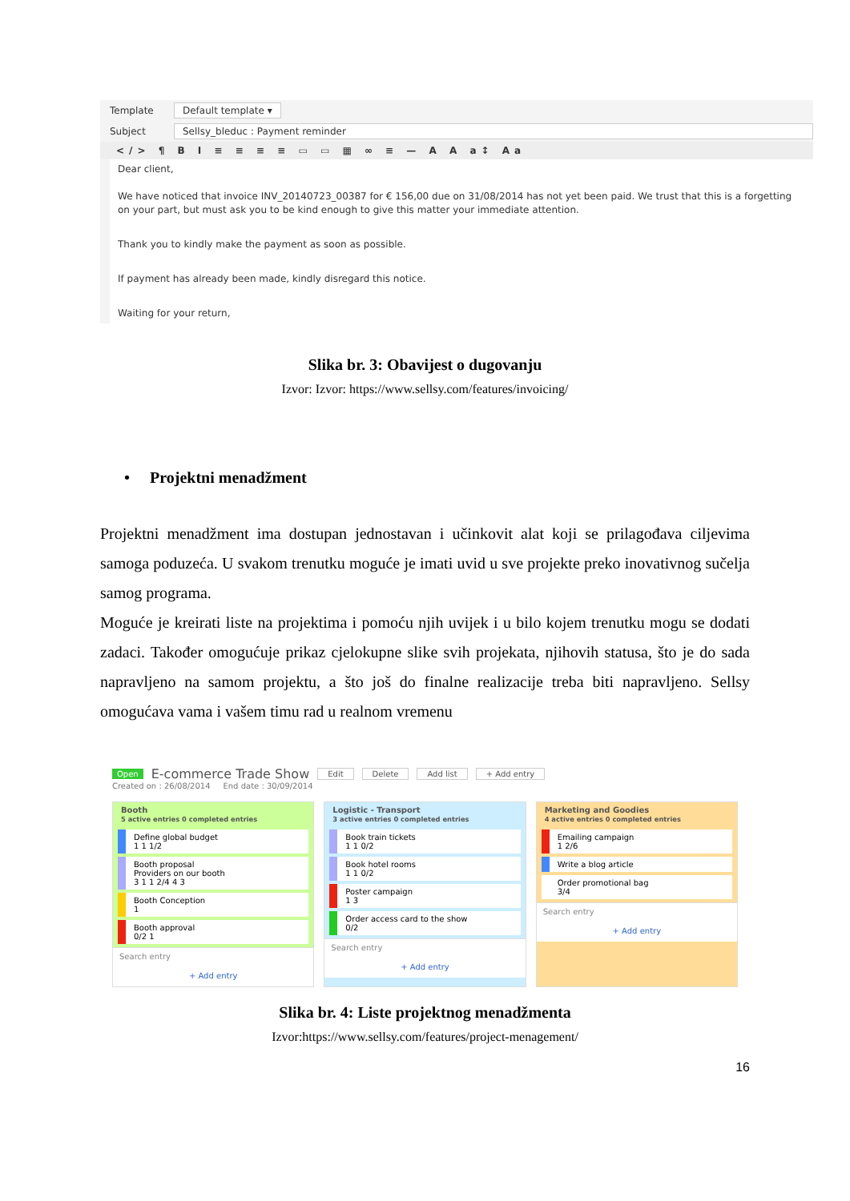Template Default template ▾
Subject Sellsy_bleduc : Payment reminder
</> ¶ B I ≡ ≡ ≡ ≡ ▭ ▭ ▦ ∞ ≡ — A A a↕ Aa
Dear client,
We have noticed that invoice INV_20140723_00387 for € 156,00 due on 31/08/2014 has not yet been paid. We trust that this is a forgetting on your part, but must ask you to be kind enough to give this matter your immediate attention.
Thank you to kindly make the payment as soon as possible.
If payment has already been made, kindly disregard this notice.
Waiting for your return,
Slika br. 3: Obavijest o dugovanju
Izvor: Izvor: https://www.sellsy.com/features/invoicing/
• Projektni menadžment
Projektni menadžment ima dostupan jednostavan i učinkovit alat koji se prilagođava ciljevima samoga poduzeća. U svakom trenutku moguće je imati uvid u sve projekte preko inovativnog sučelja samog programa.
Moguće je kreirati liste na projektima i pomoću njih uvijek i u bilo kojem trenutku mogu se dodati zadaci. Također omogućuje prikaz cjelokupne slike svih projekata, njihovih statusa, što je do sada napravljeno na samom projektu, a što još do finalne realizacije treba biti napravljeno. Sellsy omogućava vama i vašem timu rad u realnom vremenu
Open E-commerce Trade Show Edit Delete Add list + Add entry
Created on : 26/08/2014 End date : 30/09/2014
Booth
5 active entries 0 completed entries
Define global budget
1 1 1/2
Booth proposal
Providers on our booth
3 1 1 2/4 4 3
Booth Conception
1
Booth approval
0/2 1
Search entry
+ Add entry
Logistic - Transport
3 active entries 0 completed entries
Book train tickets
1 1 0/2
Book hotel rooms
1 1 0/2
Poster campaign
1 3
Order access card to the show
0/2
Search entry
+ Add entry
Marketing and Goodies
4 active entries 0 completed entries
Emailing campaign
1 2/6
Write a blog article
Order promotional bag
3/4
Search entry
+ Add entry
Slika br. 4: Liste projektnog menadžmenta
Izvor:https://www.sellsy.com/features/project-menagement/
16